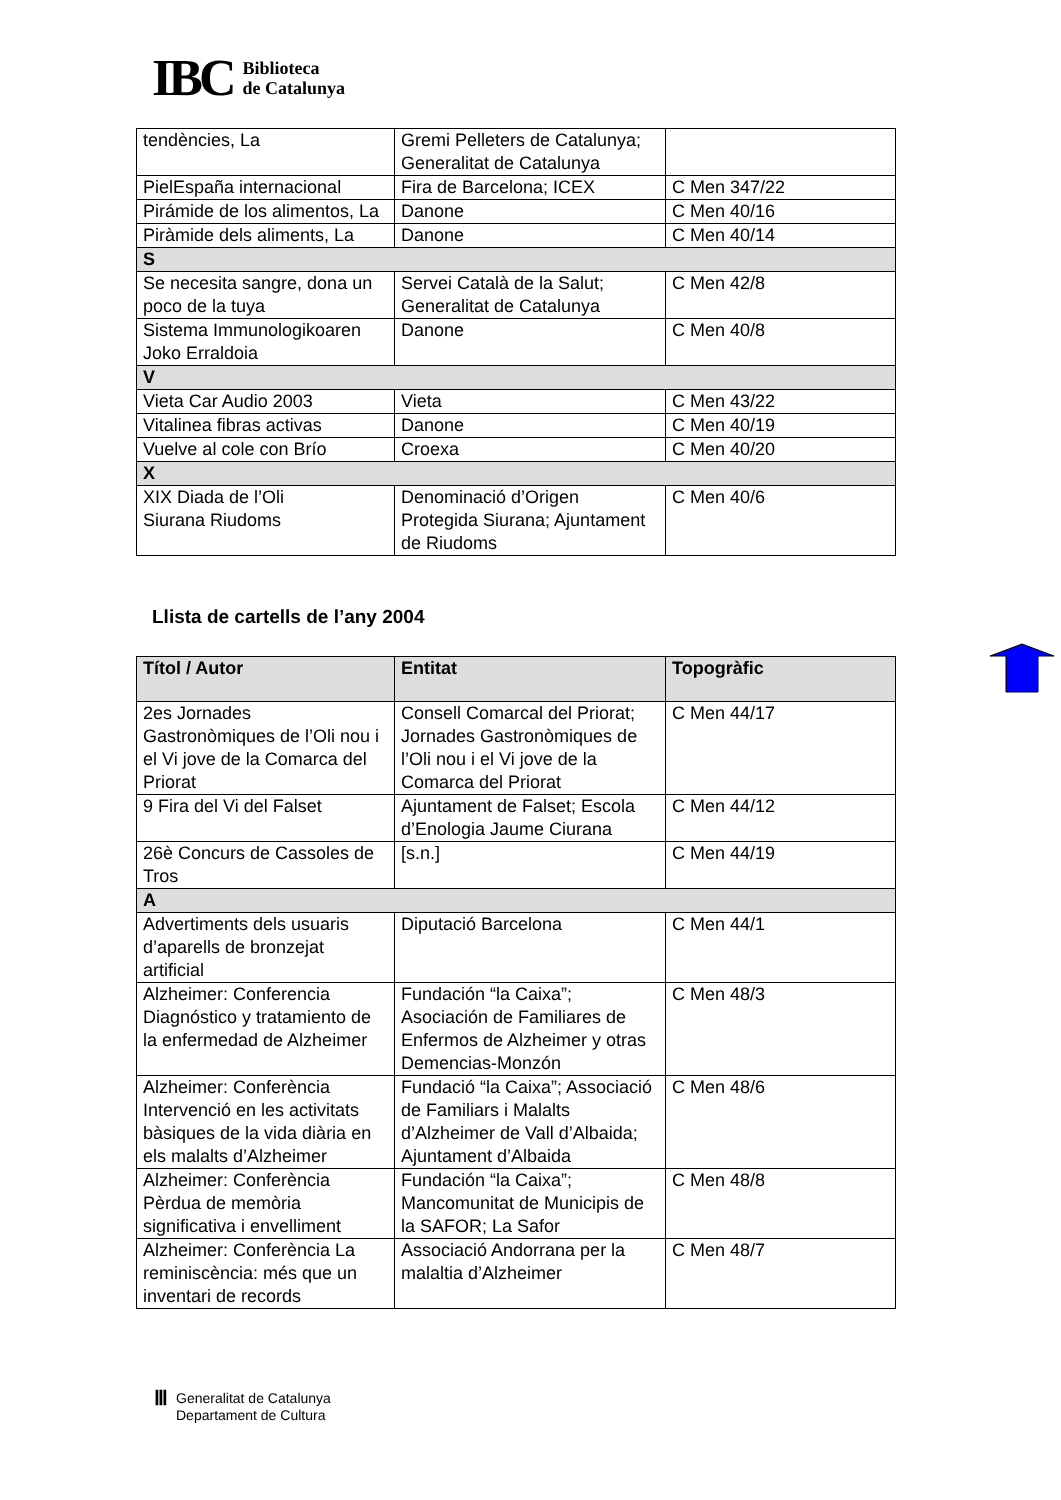IBC
Biblioteca
de Catalunya
| tendències, La | Gremi Pelleters de Catalunya; Generalitat de Catalunya | |
| PielEspaña internacional | Fira de Barcelona; ICEX | C Men 347/22 |
| Pirámide de los alimentos, La | Danone | C Men 40/16 |
| Piràmide dels aliments, La | Danone | C Men 40/14 |
| S | | |
| Se necesita sangre, dona un poco de la tuya | Servei Català de la Salut; Generalitat de Catalunya | C Men 42/8 |
| Sistema Immunologikoaren Joko Erraldoia | Danone | C Men 40/8 |
| V | | |
| Vieta Car Audio 2003 | Vieta | C Men 43/22 |
| Vitalinea fibras activas | Danone | C Men 40/19 |
| Vuelve al cole con Brío | Croexa | C Men 40/20 |
| X | | |
| XIX Diada de l’Oli Siurana Riudoms | Denominació d’Origen Protegida Siurana; Ajuntament de Riudoms | C Men 40/6 |
Llista de cartells de l’any 2004
| Títol / Autor | Entitat | Topogràfic |
| --- | --- | --- |
| 2es Jornades Gastronòmiques de l’Oli nou i el Vi jove de la Comarca del Priorat | Consell Comarcal del Priorat; Jornades Gastronòmiques de l’Oli nou i el Vi jove de la Comarca del Priorat | C Men 44/17 |
| 9 Fira del Vi del Falset | Ajuntament de Falset; Escola d’Enologia Jaume Ciurana | C Men 44/12 |
| 26è Concurs de Cassoles de Tros | [s.n.] | C Men 44/19 |
| A | | |
| Advertiments dels usuaris d’aparells de bronzejat artificial | Diputació Barcelona | C Men 44/1 |
| Alzheimer: Conferencia Diagnóstico y tratamiento de la enfermedad de Alzheimer | Fundación “la Caixa”; Asociación de Familiares de Enfermos de Alzheimer y otras Demencias-Monzón | C Men 48/3 |
| Alzheimer: Conferència Intervenció en les activitats bàsiques de la vida diària en els malalts d’Alzheimer | Fundació “la Caixa”; Associació de Familiars i Malalts d’Alzheimer de Vall d’Albaida; Ajuntament d’Albaida | C Men 48/6 |
| Alzheimer: Conferència Pèrdua de memòria significativa i envelliment | Fundación “la Caixa”; Mancomunitat de Municipis de la SAFOR; La Safor | C Men 48/8 |
| Alzheimer: Conferència La reminiscència: més que un inventari de records | Associació Andorrana per la malaltia d’Alzheimer | C Men 48/7 |
Ⅲ
Generalitat de Catalunya
Departament de Cultura